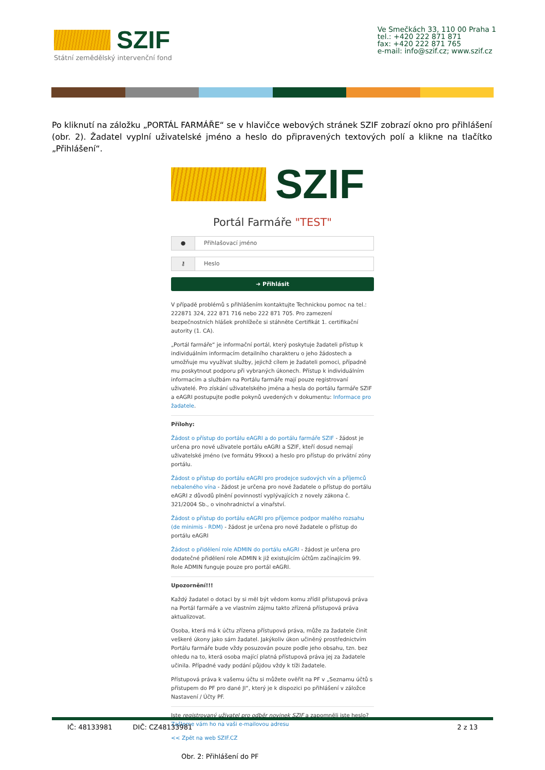SZIF
Státní zemědělský intervenční fond
Ve Smečkách 33, 110 00 Praha 1
tel.: +420 222 871 871
fax: +420 222 871 765
e-mail: info@szif.cz; www.szif.cz
Po kliknutí na záložku „PORTÁL FARMÁŘE“ se v hlavičce webových stránek SZIF zobrazí okno pro přihlášení (obr. 2). Žadatel vyplní uživatelské jméno a heslo do připravených textových polí a klikne na tlačítko „Přihlášení“.
SZIF
Portál Farmáře "TEST"
● Přihlašovací jméno
⚷ Heslo
➜ Přihlásit
V případě problémů s přihlášením kontaktujte Technickou pomoc na tel.: 222871 324, 222 871 716 nebo 222 871 705. Pro zamezení bezpečnostních hlášek prohlížeče si stáhněte Certifikát 1. certifikační autority (1. CA).
„Portál farmáře“ je informační portál, který poskytuje žadateli přístup k individuálním informacím detailního charakteru o jeho žádostech a umožňuje mu využívat služby, jejichž cílem je žadateli pomoci, případně mu poskytnout podporu při vybraných úkonech. Přístup k individuálním informacím a službám na Portálu farmáře mají pouze registrovaní uživatelé. Pro získání uživatelského jména a hesla do portálu farmáře SZIF a eAGRI postupujte podle pokynů uvedených v dokumentu: Informace pro žadatele.
Přílohy:
Žádost o přístup do portálu eAGRI a do portálu farmáře SZIF - žádost je určena pro nové uživatele portálu eAGRI a SZIF, kteří dosud nemají uživatelské jméno (ve formátu 99xxx) a heslo pro přístup do privátní zóny portálu.
Žádost o přístup do portálu eAGRI pro prodejce sudových vín a příjemců nebaleného vína - žádost je určena pro nové žadatele o přístup do portálu eAGRI z důvodů plnění povinností vyplývajících z novely zákona č. 321/2004 Sb., o vinohradnictví a vinařství.
Žádost o přístup do portálu eAGRI pro příjemce podpor malého rozsahu (de minimis - RDM) - žádost je určena pro nové žadatele o přístup do portálu eAGRI
Žádost o přidělení role ADMIN do portálu eAGRI - žádost je určena pro dodatečné přidělení role ADMIN k již existujícím účtům začínajícím 99. Role ADMIN funguje pouze pro portál eAGRI.
Upozornění!!!
Každý žadatel o dotaci by si měl být vědom komu zřídil přístupová práva na Portál farmáře a ve vlastním zájmu takto zřízená přístupová práva aktualizovat.
Osoba, která má k účtu zřízena přístupová práva, může za žadatele činit veškeré úkony jako sám žadatel. Jakýkoliv úkon učiněný prostřednictvím Portálu farmáře bude vždy posuzován pouze podle jeho obsahu, tzn. bez ohledu na to, která osoba mající platná přístupová práva jej za žadatele učinila. Případné vady podání půjdou vždy k tíži žadatele.
Přístupová práva k vašemu účtu si můžete ověřit na PF v „Seznamu účtů s přístupem do PF pro dané JI“, který je k dispozici po přihlášení v záložce Nastavení / Účty PF.
Jste registrovaný uživatel pro odběr novinek SZIF a zapomněli jste heslo? Zašleme vám ho na vaši e-mailovou adresu
<< Zpět na web SZIF.CZ
Obr. 2: Přihlášení do PF
IČ: 48133981 DIČ: CZ48133981 2 z 13